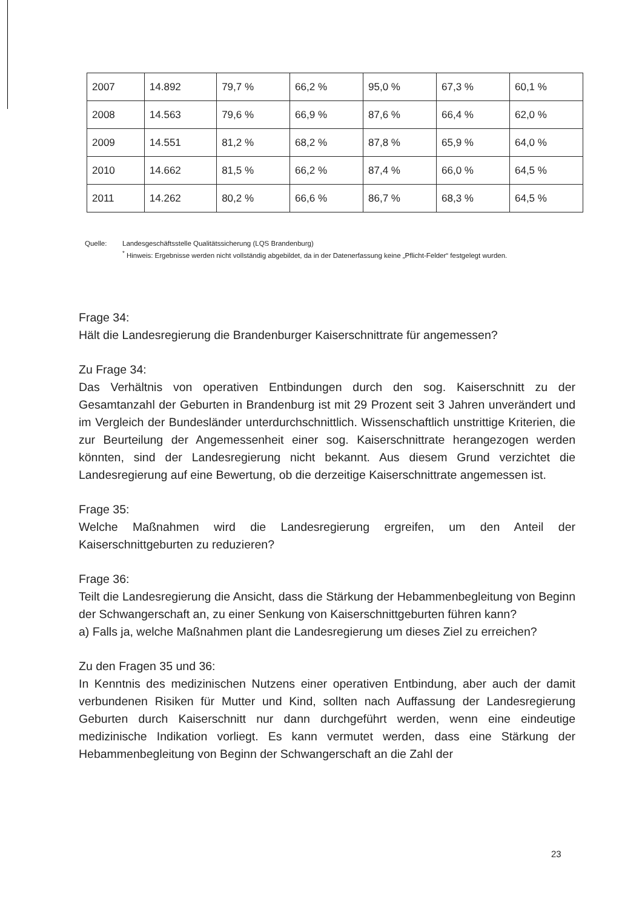| 2007 | 14.892 | 79,7 % | 66,2 % | 95,0 % | 67,3 % | 60,1 % |
| 2008 | 14.563 | 79,6 % | 66,9 % | 87,6 % | 66,4 % | 62,0 % |
| 2009 | 14.551 | 81,2 % | 68,2 % | 87,8 % | 65,9 % | 64,0 % |
| 2010 | 14.662 | 81,5 % | 66,2 % | 87,4 % | 66,0 % | 64,5 % |
| 2011 | 14.262 | 80,2 % | 66,6 % | 86,7 % | 68,3 % | 64,5 % |
Quelle: Landesgeschäftsstelle Qualitätssicherung (LQS Brandenburg)
<sup>*</sup> Hinweis: Ergebnisse werden nicht vollständig abgebildet, da in der Datenerfassung keine „Pflicht-Felder“ festgelegt wurden.
Frage 34:
Hält die Landesregierung die Brandenburger Kaiserschnittrate für angemessen?
Zu Frage 34:
Das Verhältnis von operativen Entbindungen durch den sog. Kaiserschnitt zu der Gesamtanzahl der Geburten in Brandenburg ist mit 29 Prozent seit 3 Jahren unverändert und im Vergleich der Bundesländer unterdurchschnittlich. Wissenschaftlich unstrittige Kriterien, die zur Beurteilung der Angemessenheit einer sog. Kaiserschnittrate herangezogen werden könnten, sind der Landesregierung nicht bekannt. Aus diesem Grund verzichtet die Landesregierung auf eine Bewertung, ob die derzeitige Kaiserschnittrate angemessen ist.
Frage 35:
Welche Maßnahmen wird die Landesregierung ergreifen, um den Anteil der Kaiserschnittgeburten zu reduzieren?
Frage 36:
Teilt die Landesregierung die Ansicht, dass die Stärkung der Hebammenbegleitung von Beginn der Schwangerschaft an, zu einer Senkung von Kaiserschnittgeburten führen kann?
a) Falls ja, welche Maßnahmen plant die Landesregierung um dieses Ziel zu erreichen?
Zu den Fragen 35 und 36:
In Kenntnis des medizinischen Nutzens einer operativen Entbindung, aber auch der damit verbundenen Risiken für Mutter und Kind, sollten nach Auffassung der Landesregierung Geburten durch Kaiserschnitt nur dann durchgeführt werden, wenn eine eindeutige medizinische Indikation vorliegt. Es kann vermutet werden, dass eine Stärkung der Hebammenbegleitung von Beginn der Schwangerschaft an die Zahl der
23